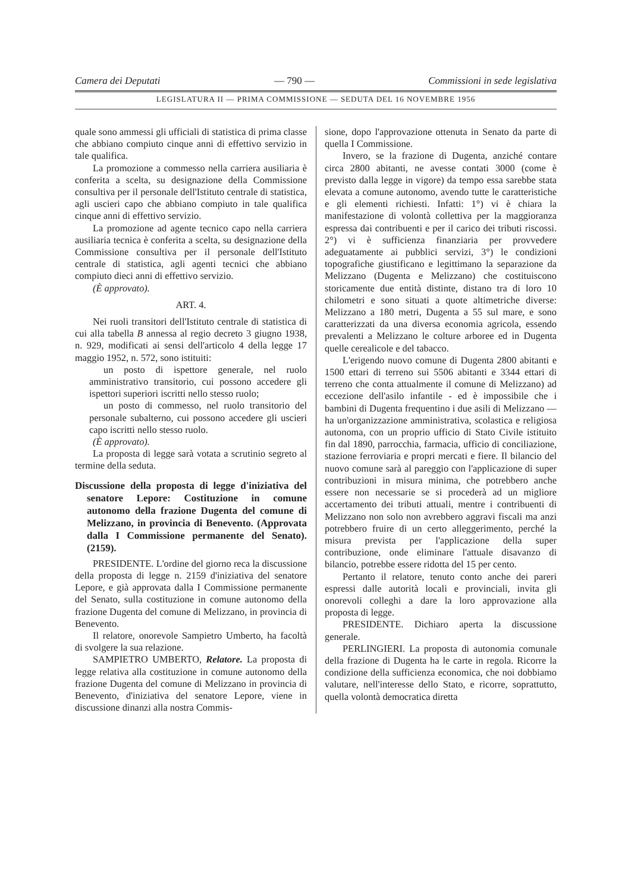Camera dei Deputati — 790 — Commissioni in sede legislativa
LEGISLATURA II — PRIMA COMMISSIONE — SEDUTA DEL 16 NOVEMBRE 1956
quale sono ammessi gli ufficiali di statistica di prima classe che abbiano compiuto cinque anni di effettivo servizio in tale qualifica.
La promozione a commesso nella carriera ausiliaria è conferita a scelta, su designazione della Commissione consultiva per il personale dell'Istituto centrale di statistica, agli uscieri capo che abbiano compiuto in tale qualifica cinque anni di effettivo servizio.
La promozione ad agente tecnico capo nella carriera ausiliaria tecnica è conferita a scelta, su designazione della Commissione consultiva per il personale dell'Istituto centrale di statistica, agli agenti tecnici che abbiano compiuto dieci anni di effettivo servizio.
(È approvato).
ART. 4.
Nei ruoli transitori dell'Istituto centrale di statistica di cui alla tabella B annessa al regio decreto 3 giugno 1938, n. 929, modificati ai sensi dell'articolo 4 della legge 17 maggio 1952, n. 572, sono istituiti:
un posto di ispettore generale, nel ruolo amministrativo transitorio, cui possono accedere gli ispettori superiori iscritti nello stesso ruolo;
un posto di commesso, nel ruolo transitorio del personale subalterno, cui possono accedere gli uscieri capo iscritti nello stesso ruolo.
(È approvato).
La proposta di legge sarà votata a scrutinio segreto al termine della seduta.
Discussione della proposta di legge d'iniziativa del senatore Lepore: Costituzione in comune autonomo della frazione Dugenta del comune di Melizzano, in provincia di Benevento. (Approvata dalla I Commissione permanente del Senato). (2159).
PRESIDENTE. L'ordine del giorno reca la discussione della proposta di legge n. 2159 d'iniziativa del senatore Lepore, e già approvata dalla I Commissione permanente del Senato, sulla costituzione in comune autonomo della frazione Dugenta del comune di Melizzano, in provincia di Benevento.
Il relatore, onorevole Sampietro Umberto, ha facoltà di svolgere la sua relazione.
SAMPIETRO UMBERTO, Relatore. La proposta di legge relativa alla costituzione in comune autonomo della frazione Dugenta del comune di Melizzano in provincia di Benevento, d'iniziativa del senatore Lepore, viene in discussione dinanzi alla nostra Commis-
sione, dopo l'approvazione ottenuta in Senato da parte di quella I Commissione.
Invero, se la frazione di Dugenta, anziché contare circa 2800 abitanti, ne avesse contati 3000 (come è previsto dalla legge in vigore) da tempo essa sarebbe stata elevata a comune autonomo, avendo tutte le caratteristiche e gli elementi richiesti. Infatti: 1°) vi è chiara la manifestazione di volontà collettiva per la maggioranza espressa dai contribuenti e per il carico dei tributi riscossi. 2°) vi è sufficienza finanziaria per provvedere adeguatamente ai pubblici servizi, 3°) le condizioni topografiche giustificano e legittimano la separazione da Melizzano (Dugenta e Melizzano) che costituiscono storicamente due entità distinte, distano tra di loro 10 chilometri e sono situati a quote altimetriche diverse: Melizzano a 180 metri, Dugenta a 55 sul mare, e sono caratterizzati da una diversa economia agricola, essendo prevalenti a Melizzano le colture arboree ed in Dugenta quelle cerealicole e del tabacco.
L'erigendo nuovo comune di Dugenta 2800 abitanti e 1500 ettari di terreno sui 5506 abitanti e 3344 ettari di terreno che conta attualmente il comune di Melizzano) ad eccezione dell'asilo infantile - ed è impossibile che i bambini di Dugenta frequentino i due asili di Melizzano — ha un'organizzazione amministrativa, scolastica e religiosa autonoma, con un proprio ufficio di Stato Civile istituito fin dal 1890, parrocchia, farmacia, ufficio di conciliazione, stazione ferroviaria e propri mercati e fiere. Il bilancio del nuovo comune sarà al pareggio con l'applicazione di super contribuzioni in misura minima, che potrebbero anche essere non necessarie se si procederà ad un migliore accertamento dei tributi attuali, mentre i contribuenti di Melizzano non solo non avrebbero aggravi fiscali ma anzi potrebbero fruire di un certo alleggerimento, perché la misura prevista per l'applicazione della super contribuzione, onde eliminare l'attuale disavanzo di bilancio, potrebbe essere ridotta del 15 per cento.
Pertanto il relatore, tenuto conto anche dei pareri espressi dalle autorità locali e provinciali, invita gli onorevoli colleghi a dare la loro approvazione alla proposta di legge.
PRESIDENTE. Dichiaro aperta la discussione generale.
PERLINGIERI. La proposta di autonomia comunale della frazione di Dugenta ha le carte in regola. Ricorre la condizione della sufficienza economica, che noi dobbiamo valutare, nell'interesse dello Stato, e ricorre, soprattutto, quella volontà democratica diretta